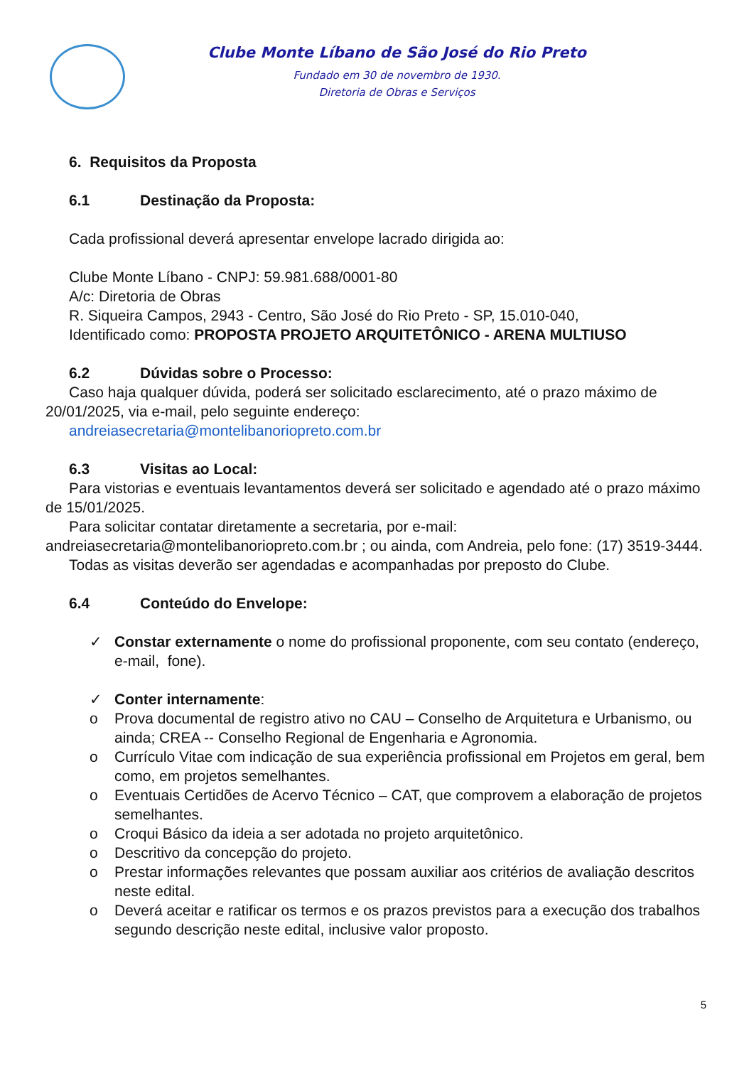Clube Monte Líbano de São José do Rio Preto
Fundado em 30 de novembro de 1930.
Diretoria de Obras e Serviços
6. Requisitos da Proposta
6.1 Destinação da Proposta:
Cada profissional deverá apresentar envelope lacrado dirigida ao:
Clube Monte Líbano - CNPJ: 59.981.688/0001-80
A/c: Diretoria de Obras
R. Siqueira Campos, 2943 - Centro, São José do Rio Preto - SP, 15.010-040,
Identificado como: PROPOSTA PROJETO ARQUITETÔNICO - ARENA MULTIUSO
6.2 Dúvidas sobre o Processo:
Caso haja qualquer dúvida, poderá ser solicitado esclarecimento, até o prazo máximo de 20/01/2025, via e-mail, pelo seguinte endereço:
andreiasecretaria@montelibanoriopreto.com.br
6.3 Visitas ao Local:
Para vistorias e eventuais levantamentos deverá ser solicitado e agendado até o prazo máximo de 15/01/2025.
Para solicitar contatar diretamente a secretaria, por e-mail: andreiasecretaria@montelibanoriopreto.com.br ; ou ainda, com Andreia, pelo fone: (17) 3519-3444.
Todas as visitas deverão ser agendadas e acompanhadas por preposto do Clube.
6.4 Conteúdo do Envelope:
✓ Constar externamente o nome do profissional proponente, com seu contato (endereço, e-mail, fone).
✓ Conter internamente:
o Prova documental de registro ativo no CAU – Conselho de Arquitetura e Urbanismo, ou ainda; CREA -- Conselho Regional de Engenharia e Agronomia.
o Currículo Vitae com indicação de sua experiência profissional em Projetos em geral, bem como, em projetos semelhantes.
o Eventuais Certidões de Acervo Técnico – CAT, que comprovem a elaboração de projetos semelhantes.
o Croqui Básico da ideia a ser adotada no projeto arquitetônico.
o Descritivo da concepção do projeto.
o Prestar informações relevantes que possam auxiliar aos critérios de avaliação descritos neste edital.
o Deverá aceitar e ratificar os termos e os prazos previstos para a execução dos trabalhos segundo descrição neste edital, inclusive valor proposto.
5